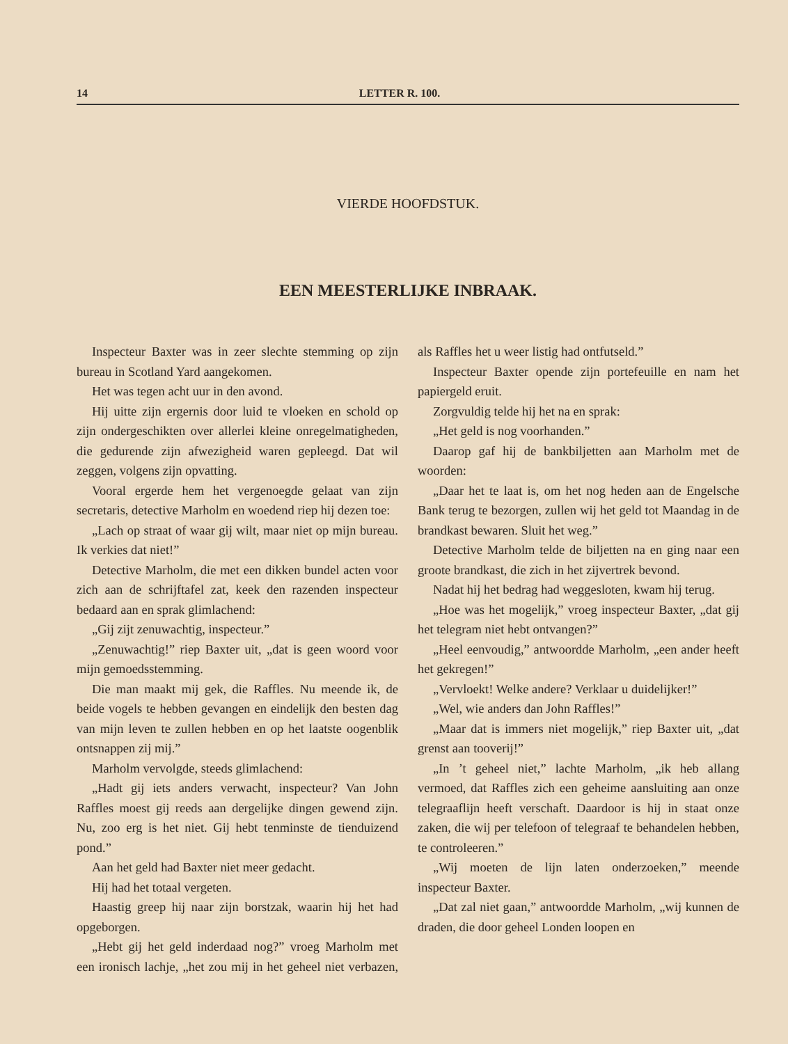14 LETTER R. 100.
VIERDE HOOFDSTUK.
EEN MEESTERLIJKE INBRAAK.
Inspecteur Baxter was in zeer slechte stemming op zijn bureau in Scotland Yard aangekomen.
Het was tegen acht uur in den avond.
Hij uitte zijn ergernis door luid te vloeken en schold op zijn ondergeschikten over allerlei kleine onregelmatigheden, die gedurende zijn afwezigheid waren gepleegd. Dat wil zeggen, volgens zijn opvatting.
Vooral ergerde hem het vergenoegde gelaat van zijn secretaris, detective Marholm en woedend riep hij dezen toe:
„Lach op straat of waar gij wilt, maar niet op mijn bureau. Ik verkies dat niet!”
Detective Marholm, die met een dikken bundel acten voor zich aan de schrijftafel zat, keek den razenden inspecteur bedaard aan en sprak glimlachend:
„Gij zijt zenuwachtig, inspecteur.”
„Zenuwachtig!” riep Baxter uit, „dat is geen woord voor mijn gemoedsstemming.
Die man maakt mij gek, die Raffles. Nu meende ik, de beide vogels te hebben gevangen en eindelijk den besten dag van mijn leven te zullen hebben en op het laatste oogenblik ontsnappen zij mij.”
Marholm vervolgde, steeds glimlachend:
„Hadt gij iets anders verwacht, inspecteur? Van John Raffles moest gij reeds aan dergelijke dingen gewend zijn. Nu, zoo erg is het niet. Gij hebt tenminste de tienduizend pond.”
Aan het geld had Baxter niet meer gedacht.
Hij had het totaal vergeten.
Haastig greep hij naar zijn borstzak, waarin hij het had opgeborgen.
„Hebt gij het geld inderdaad nog?” vroeg Marholm met een ironisch lachje, „het zou mij in het geheel niet verbazen, als Raffles het u weer listig had ontfutseld.”
Inspecteur Baxter opende zijn portefeuille en nam het papiergeld eruit.
Zorgvuldig telde hij het na en sprak:
„Het geld is nog voorhanden.”
Daarop gaf hij de bankbiljetten aan Marholm met de woorden:
„Daar het te laat is, om het nog heden aan de Engelsche Bank terug te bezorgen, zullen wij het geld tot Maandag in de brandkast bewaren. Sluit het weg.”
Detective Marholm telde de biljetten na en ging naar een groote brandkast, die zich in het zijvertrek bevond.
Nadat hij het bedrag had weggesloten, kwam hij terug.
„Hoe was het mogelijk,” vroeg inspecteur Baxter, „dat gij het telegram niet hebt ontvangen?”
„Heel eenvoudig,” antwoordde Marholm, „een ander heeft het gekregen!”
„Vervloekt! Welke andere? Verklaar u duidelijker!”
„Wel, wie anders dan John Raffles!”
„Maar dat is immers niet mogelijk,” riep Baxter uit, „dat grenst aan tooverij!”
„In ’t geheel niet,” lachte Marholm, „ik heb allang vermoed, dat Raffles zich een geheime aansluiting aan onze telegraaflijn heeft verschaft. Daardoor is hij in staat onze zaken, die wij per telefoon of telegraaf te behandelen hebben, te controleeren.”
„Wij moeten de lijn laten onderzoeken,” meende inspecteur Baxter.
„Dat zal niet gaan,” antwoordde Marholm, „wij kunnen de draden, die door geheel Londen loopen en